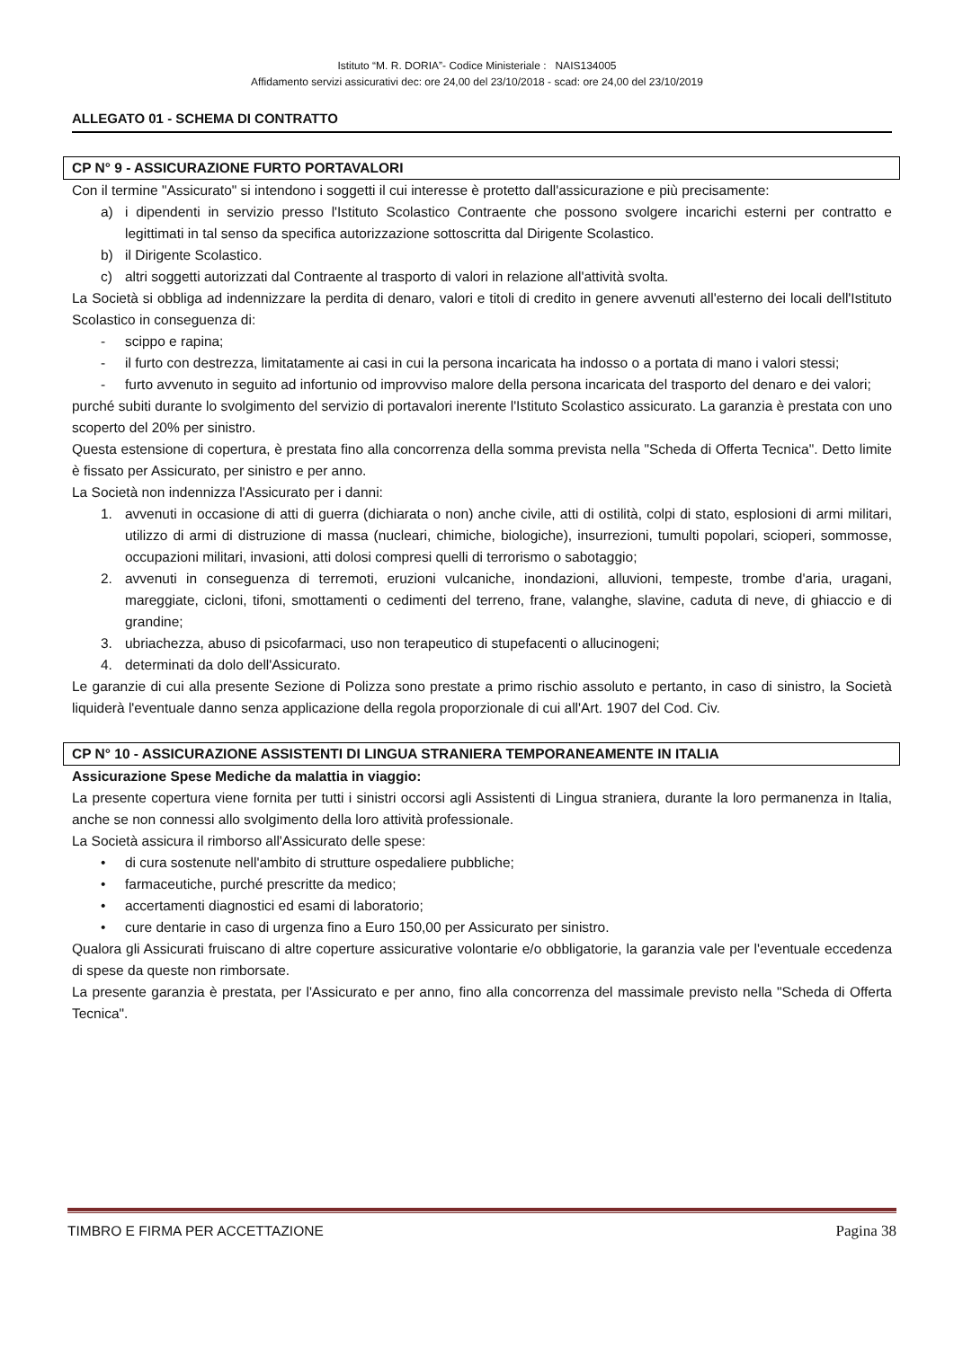Istituto “M. R. DORIA”- Codice Ministeriale : NAIS134005
Affidamento servizi assicurativi dec: ore 24,00 del 23/10/2018 - scad: ore 24,00 del 23/10/2019
ALLEGATO 01 - SCHEMA DI CONTRATTO
CP N° 9 - ASSICURAZIONE FURTO PORTAVALORI
Con il termine "Assicurato" si intendono i soggetti il cui interesse è protetto dall'assicurazione e più precisamente:
a) i dipendenti in servizio presso l'Istituto Scolastico Contraente che possono svolgere incarichi esterni per contratto e legittimati in tal senso da specifica autorizzazione sottoscritta dal Dirigente Scolastico.
b) il Dirigente Scolastico.
c) altri soggetti autorizzati dal Contraente al trasporto di valori in relazione all'attività svolta.
La Società si obbliga ad indennizzare la perdita di denaro, valori e titoli di credito in genere avvenuti all'esterno dei locali dell'Istituto Scolastico in conseguenza di:
- scippo e rapina;
- il furto con destrezza, limitatamente ai casi in cui la persona incaricata ha indosso o a portata di mano i valori stessi;
- furto avvenuto in seguito ad infortunio od improvviso malore della persona incaricata del trasporto del denaro e dei valori;
purché subiti durante lo svolgimento del servizio di portavalori inerente l'Istituto Scolastico assicurato. La garanzia è prestata con uno scoperto del 20% per sinistro.
Questa estensione di copertura, è prestata fino alla concorrenza della somma prevista nella "Scheda di Offerta Tecnica". Detto limite è fissato per Assicurato, per sinistro e per anno.
La Società non indennizza l'Assicurato per i danni:
1. avvenuti in occasione di atti di guerra (dichiarata o non) anche civile, atti di ostilità, colpi di stato, esplosioni di armi militari, utilizzo di armi di distruzione di massa (nucleari, chimiche, biologiche), insurrezioni, tumulti popolari, scioperi, sommosse, occupazioni militari, invasioni, atti dolosi compresi quelli di terrorismo o sabotaggio;
2. avvenuti in conseguenza di terremoti, eruzioni vulcaniche, inondazioni, alluvioni, tempeste, trombe d'aria, uragani, mareggiate, cicloni, tifoni, smottamenti o cedimenti del terreno, frane, valanghe, slavine, caduta di neve, di ghiaccio e di grandine;
3. ubriachezza, abuso di psicofarmaci, uso non terapeutico di stupefacenti o allucinogeni;
4. determinati da dolo dell'Assicurato.
Le garanzie di cui alla presente Sezione di Polizza sono prestate a primo rischio assoluto e pertanto, in caso di sinistro, la Società liquiderà l'eventuale danno senza applicazione della regola proporzionale di cui all'Art. 1907 del Cod. Civ.
CP N° 10 - ASSICURAZIONE ASSISTENTI DI LINGUA STRANIERA TEMPORANEAMENTE IN ITALIA
Assicurazione Spese Mediche da malattia in viaggio:
La presente copertura viene fornita per tutti i sinistri occorsi agli Assistenti di Lingua straniera, durante la loro permanenza in Italia, anche se non connessi allo svolgimento della loro attività professionale.
La Società assicura il rimborso all'Assicurato delle spese:
• di cura sostenute nell'ambito di strutture ospedaliere pubbliche;
• farmaceutiche, purché prescritte da medico;
• accertamenti diagnostici ed esami di laboratorio;
• cure dentarie in caso di urgenza fino a Euro 150,00 per Assicurato per sinistro.
Qualora gli Assicurati fruiscano di altre coperture assicurative volontarie e/o obbligatorie, la garanzia vale per l'eventuale eccedenza di spese da queste non rimborsate.
La presente garanzia è prestata, per l'Assicurato e per anno, fino alla concorrenza del massimale previsto nella "Scheda di Offerta Tecnica".
TIMBRO E FIRMA PER ACCETTAZIONE Pagina 38